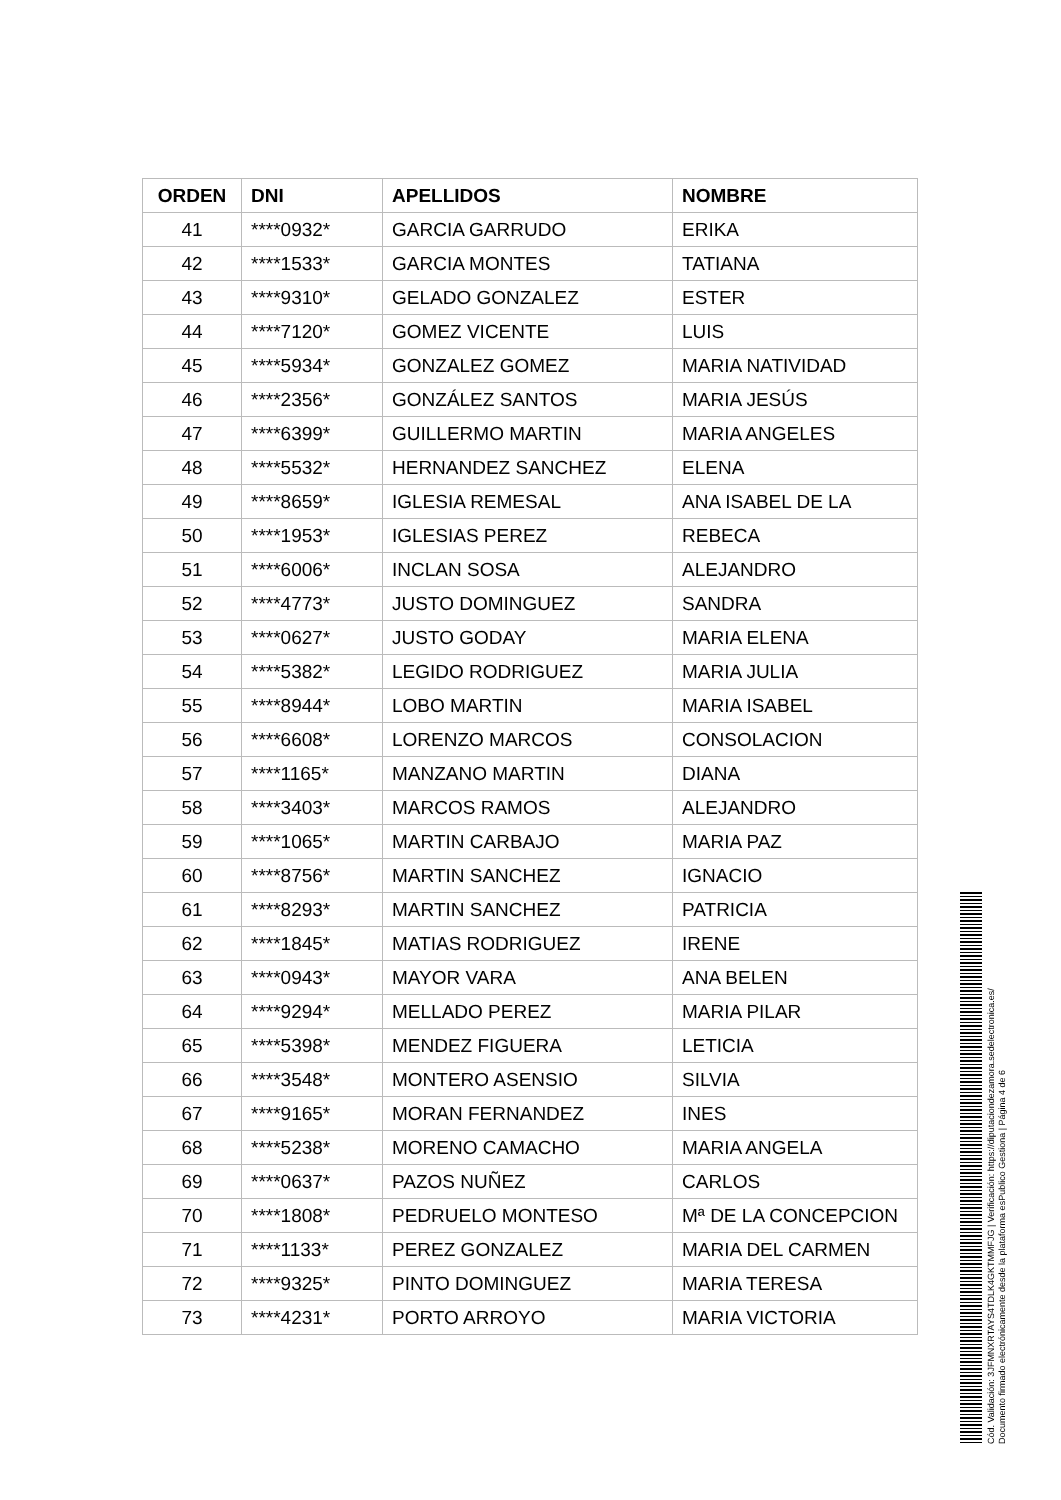| ORDEN | DNI | APELLIDOS | NOMBRE |
| --- | --- | --- | --- |
| 41 | ****0932* | GARCIA GARRUDO | ERIKA |
| 42 | ****1533* | GARCIA MONTES | TATIANA |
| 43 | ****9310* | GELADO GONZALEZ | ESTER |
| 44 | ****7120* | GOMEZ VICENTE | LUIS |
| 45 | ****5934* | GONZALEZ GOMEZ | MARIA NATIVIDAD |
| 46 | ****2356* | GONZÁLEZ SANTOS | MARIA JESÚS |
| 47 | ****6399* | GUILLERMO MARTIN | MARIA ANGELES |
| 48 | ****5532* | HERNANDEZ SANCHEZ | ELENA |
| 49 | ****8659* | IGLESIA REMESAL | ANA ISABEL DE LA |
| 50 | ****1953* | IGLESIAS PEREZ | REBECA |
| 51 | ****6006* | INCLAN SOSA | ALEJANDRO |
| 52 | ****4773* | JUSTO DOMINGUEZ | SANDRA |
| 53 | ****0627* | JUSTO GODAY | MARIA ELENA |
| 54 | ****5382* | LEGIDO RODRIGUEZ | MARIA JULIA |
| 55 | ****8944* | LOBO MARTIN | MARIA ISABEL |
| 56 | ****6608* | LORENZO MARCOS | CONSOLACION |
| 57 | ****1165* | MANZANO MARTIN | DIANA |
| 58 | ****3403* | MARCOS RAMOS | ALEJANDRO |
| 59 | ****1065* | MARTIN CARBAJO | MARIA PAZ |
| 60 | ****8756* | MARTIN SANCHEZ | IGNACIO |
| 61 | ****8293* | MARTIN SANCHEZ | PATRICIA |
| 62 | ****1845* | MATIAS RODRIGUEZ | IRENE |
| 63 | ****0943* | MAYOR VARA | ANA BELEN |
| 64 | ****9294* | MELLADO PEREZ | MARIA PILAR |
| 65 | ****5398* | MENDEZ FIGUERA | LETICIA |
| 66 | ****3548* | MONTERO ASENSIO | SILVIA |
| 67 | ****9165* | MORAN FERNANDEZ | INES |
| 68 | ****5238* | MORENO CAMACHO | MARIA ANGELA |
| 69 | ****0637* | PAZOS NUÑEZ | CARLOS |
| 70 | ****1808* | PEDRUELO MONTESO | Mª DE LA CONCEPCION |
| 71 | ****1133* | PEREZ GONZALEZ | MARIA DEL CARMEN |
| 72 | ****9325* | PINTO DOMINGUEZ | MARIA TERESA |
| 73 | ****4231* | PORTO ARROYO | MARIA VICTORIA |
Cód. Validación: 3JFMNXRTAYS4TDLK4GKTMMFJG | Verificación: https://diputaciondezamora.sedelectronica.es/
Documento firmado electrónicamente desde la plataforma esPublico Gestiona | Página 4 de 6